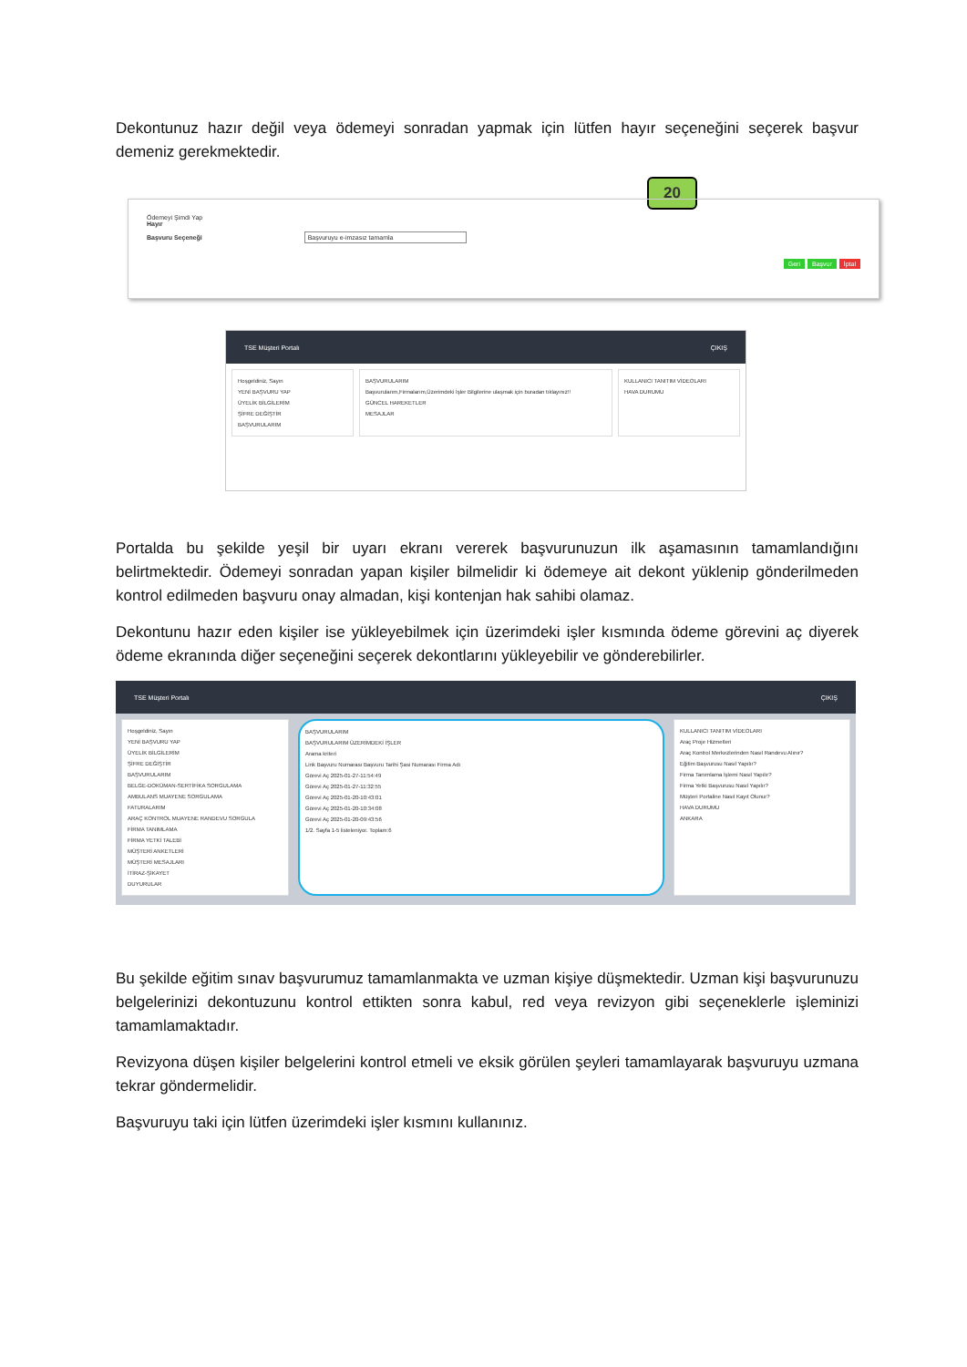Dekontunuz hazır değil veya ödemeyi sonradan yapmak için lütfen hayır seçeneğini seçerek başvur demeniz gerekmektedir.
20
Ödemeyi Şimdi Yap
Hayır
Başvuru Seçeneği Başvuruyu e-imzasız tamamla
Geri Başvur İptal
TSE Müşteri Portalı ÇIKIŞ
Hoşgeldiniz, Sayın
YENİ BAŞVURU YAP
ÜYELİK BİLGİLERİM
ŞİFRE DEĞİŞTİR
BAŞVURULARIM
BAŞVURULARIM
Başvurularım,Firmalarım,Üzerimdeki İşler Bilgilerine ulaşmak için buradan tıklayınız!!
GÜNCEL HAREKETLER
MESAJLAR
KULLANICI TANITIM VİDEOLARI
HAVA DURUMU
Portalda bu şekilde yeşil bir uyarı ekranı vererek başvurunuzun ilk aşamasının tamamlandığını belirtmektedir. Ödemeyi sonradan yapan kişiler bilmelidir ki ödemeye ait dekont yüklenip gönderilmeden kontrol edilmeden başvuru onay almadan, kişi kontenjan hak sahibi olamaz.
Dekontunu hazır eden kişiler ise yükleyebilmek için üzerimdeki işler kısmında ödeme görevini aç diyerek ödeme ekranında diğer seçeneğini seçerek dekontlarını yükleyebilir ve gönderebilirler.
TSE Müşteri Portalı ÇIKIŞ
Hoşgeldiniz, Sayın
YENİ BAŞVURU YAP
ÜYELİK BİLGİLERİM
ŞİFRE DEĞİŞTİR
BAŞVURULARIM
BELGE-DOKÜMAN-SERTİFİKA SORGULAMA
AMBULANS MUAYENE SORGULAMA
FATURALARIM
ARAÇ KONTROL MUAYENE RANDEVU SORGULA
FİRMA TANIMLAMA
FİRMA YETKİ TALEBİ
MÜŞTERİ ANKETLERİ
MÜŞTERİ MESAJLARI
İTİRAZ-ŞİKAYET
DUYURULAR
BAŞVURULARIM
BAŞVURULARIM ÜZERİMDEKİ İŞLER
Arama kriteri
Link Başvuru Numarası Başvuru Tarihi Şasi Numarası Firma Adı
Görevi Aç 2025-01-27-11:54:49
Görevi Aç 2025-01-27-11:32:55
Görevi Aç 2025-01-20-10:43:01
Görevi Aç 2025-01-20-10:34:08
Görevi Aç 2025-01-20-09:43:56
1/2. Sayfa 1-5 listeleniyor. Toplam:6
KULLANICI TANITIM VİDEOLARI
Araç Proje Hizmetleri
Araç Kontrol Merkezlerinden Nasıl Randevu Alınır?
Eğitim Başvurusu Nasıl Yapılır?
Firma Tanımlama İşlemi Nasıl Yapılır?
Firma Yetki Başvurusu Nasıl Yapılır?
Müşteri Portaline Nasıl Kayıt Olunur?
HAVA DURUMU
ANKARA
Bu şekilde eğitim sınav başvurumuz tamamlanmakta ve uzman kişiye düşmektedir. Uzman kişi başvurunuzu belgelerinizi dekontuzunu kontrol ettikten sonra kabul, red veya revizyon gibi seçeneklerle işleminizi tamamlamaktadır.
Revizyona düşen kişiler belgelerini kontrol etmeli ve eksik görülen şeyleri tamamlayarak başvuruyu uzmana tekrar göndermelidir.
Başvuruyu taki için lütfen üzerimdeki işler kısmını kullanınız.